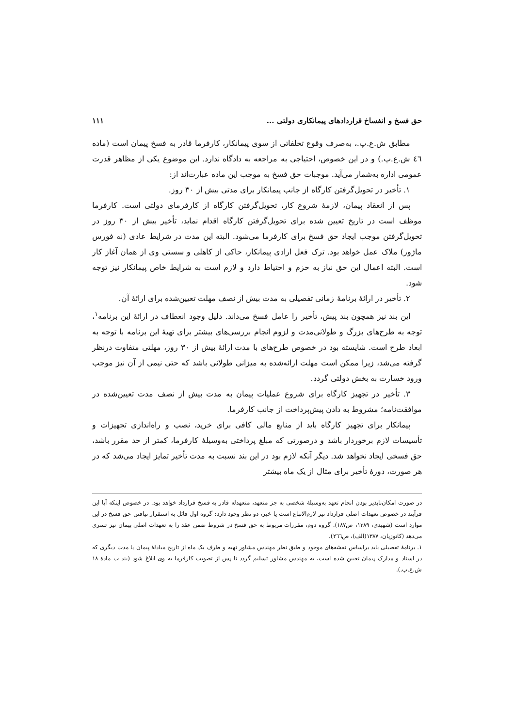حق فسخ و انفساخ قراردادهای پیمانکاری دولتی ... ۱۱۱
مطابق ش.ع.پ.، به‌صرف وقوع تخلفاتی از سوی پیمانکار، کارفرما قادر به فسخ پیمان است (ماده ٤٦ ش.ع.پ.) و در این خصوص، احتیاجی به مراجعه به دادگاه ندارد. این موضوع یکی از مظاهر قدرت عمومی اداره به‌شمار می‌آید. موجبات حق فسخ به موجب این ماده عبارت‌اند از:
۱. تأخیر در تحویل‌گرفتن کارگاه از جانب پیمانکار برای مدتی بیش از ۳۰ روز.
پس از انعقاد پیمان، لازمهٔ شروع کار، تحویل‌گرفتن کارگاه از کارفرمای دولتی است. کارفرما موظف است در تاریخ تعیین شده برای تحویل‌گرفتن کارگاه اقدام نماید، تأخیر بیش از ۳۰ روز در تحویل‌گرفتن موجب ایجاد حق فسخ برای کارفرما می‌شود. البته این مدت در شرایط عادی (نه فورس ماژور) ملاک عمل خواهد بود. ترک فعل ارادی پیمانکار، حاکی از کاهلی و سستی وی از همان آغاز کار است. البته اعمال این حق نیاز به حزم و احتیاط دارد و لازم است به شرایط خاص پیمانکار نیز توجه شود.
۲. تأخیر در ارائهٔ برنامهٔ زمانی تفصیلی به مدت بیش از نصف مهلت تعیین‌شده برای ارائهٔ آن.
این بند نیز همچون بند پیش، تأخیر را عامل فسخ می‌داند. دلیل وجود انعطاف در ارائهٔ این برنامه<sup>۱</sup>، توجه به طرح‌های بزرگ و طولانی‌مدت و لزوم انجام بررسی‌های بیشتر برای تهیهٔ این برنامه با توجه به ابعاد طرح است. شایسته بود در خصوص طرح‌های با مدت ارائهٔ بیش از ۳۰ روز، مهلتی متفاوت درنظر گرفته می‌شد، زیرا ممکن است مهلت ارائه‌شده به میزانی طولانی باشد که حتی نیمی از آن نیز موجب ورود خسارت به بخش دولتی گردد.
۳. تأخیر در تجهیز کارگاه برای شروع عملیات پیمان به مدت بیش از نصف مدت تعیین‌شده در موافقت‌نامه؛ مشروط به دادن پیش‌پرداخت از جانب کارفرما.
پیمانکار برای تجهیز کارگاه باید از منابع مالی کافی برای خرید، نصب و راه‌اندازی تجهیزات و تأسیسات لازم برخوردار باشد و درصورتی که مبلغ پرداختی به‌وسیلهٔ کارفرما، کمتر از حد مقرر باشد، حق فسخی ایجاد نخواهد شد. دیگر آنکه لازم بود در این بند نسبت به مدت تأخیر تمایز ایجاد می‌شد که در هر صورت، دورهٔ تأخیر برای مثال از یک ماه بیشتر
در صورت امکان‌ناپذیر بودن انجام تعهد به‌وسیلهٔ شخصی به جز متعهد، متعهدله قادر به فسخ قرارداد خواهد بود. در خصوص اینکه آیا این فرآیند در خصوص تعهدات اصلی قرارداد نیز لازم‌الاتباع است یا خیر، دو نظر وجود دارد: گروه اول قائل به استقرار نیافتن حق فسخ در این موارد است (شهیدی، ۱۳۸۹، ص۱۸۷). گروه دوم، مقررات مربوط به حق فسخ در شروط ضمن عقد را به تعهدات اصلی پیمان نیز تسری می‌دهد (کاتوزیان، ۱۳۸۷(الف)، ص٢٦٦).
۱. برنامهٔ تفصیلی باید براساس نقشه‌های موجود و طبق نظر مهندس مشاور تهیه و ظرف یک ماه از تاریخ مبادلهٔ پیمان یا مدت دیگری که در اسناد و مدارک پیمان تعیین شده است، به مهندس مشاور تسلیم گردد تا پس از تصویب کارفرما به وی ابلاغ شود (بند ب مادهٔ ۱۸ ش.ع.پ.).